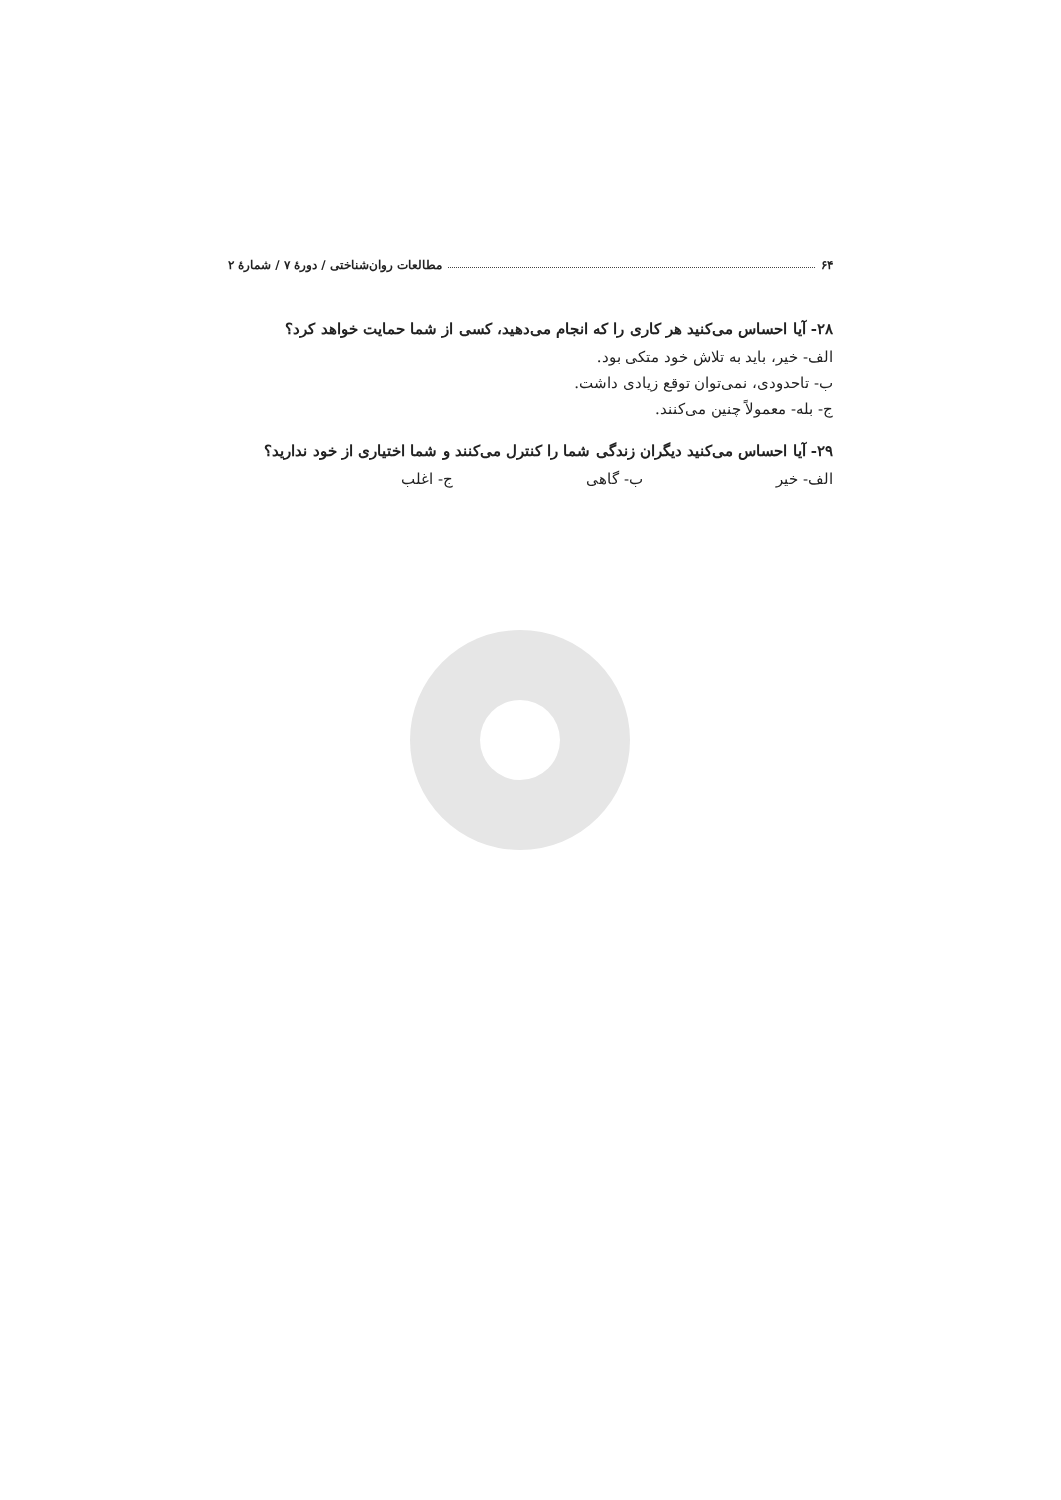۶۴ مطالعات روان‌شناختی / دورهٔ ۷ / شمارهٔ ۲
۲۸- آیا احساس می‌کنید هر کاری را که انجام می‌دهید، کسی از شما حمایت خواهد کرد؟
الف- خیر، باید به تلاش خود متکی بود.
ب- تاحدودی، نمی‌توان توقع زیادی داشت.
ج- بله- معمولاً چنین می‌کنند.
۲۹- آیا احساس می‌کنید دیگران زندگی شما را کنترل می‌کنند و شما اختیاری از خود ندارید؟
الف- خیر ب- گاهی ج- اغلب